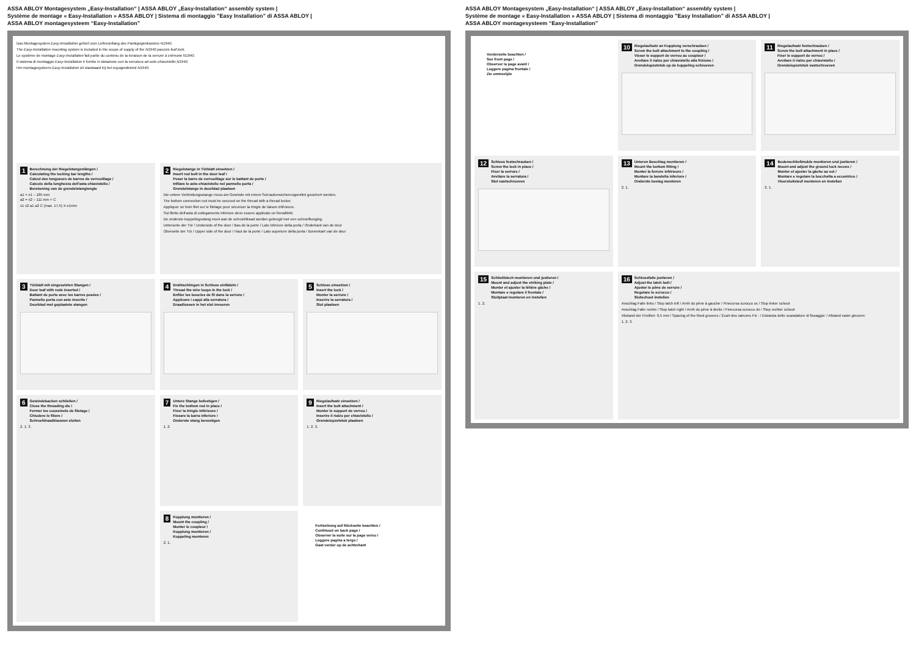ASSA ABLOY Montagesystem „Easy-Installation“ | ASSA ABLOY „Easy-Installation“ assembly system |
Système de montage « Easy-Installation » ASSA ABLOY | Sistema di montaggio ”Easy Installation” di ASSA ABLOY |
ASSA ABLOY montagesysteem “Easy-Installation”
Das Montagesystem Easy-Installation gehört zum Lieferumfang des Panikgegenkastens N1940.
The Easy-Installation mounting system is included in the scope of supply of the N1940 passive leaf lock.
Le système de montage Easy-Installation fait partie du contenu de la livraison de la serrure à crémone N1940.
Il sistema di montaggio Easy-Installation è fornito in dotazione con la serratura ad aste-chiavistello N1940.
Het montagesysteem Easy-Installation zit standaard bij het espagnoletslot N1940.
1 Berechnung der Riegelstangenlängen /
Calculating the locking bar lengths /
Calcul des longueurs de barres de verrouillage /
Calcolo della lunghezza dell'asta-chiavistello /
Berekening van de grendelstanglengte
a1 = x1 – 185 mm
a2 = x2 – 111 mm + C
x1 x2 a1 a2 C (max. 17,5) X ±1mm
2 Riegelstange in Türblatt einsetzen /
Insert rod bolt in the door leaf /
Poser la barre de verrouillage sur le battant de porte /
Infilare le aste-chiavistello nel pannello porta /
Grendelstange in deurblad plaatsen
Die untere Verbindungsstange muss am Gewinde mit einem Schraubensicherungsmittel gesichert werden.
The bottom connection rod must be secured on the thread with a thread locker.
Appliquer un frein filet sur le filetage pour sécuriser la tringle de liaison inférieure.
Sul filetto dell'asta di collegamento inferiore deve essere applicato un frenafiletti.
De onderste koppelingsstang moet aan de schroefdraad worden geborgd met een schroefborging.
Unterseite der Tür / Underside of the door / Bas de la porte / Lato inferiore della porta / Onderkant van de deur
Oberseite der Tür / Upper side of the door / Haut de la porte / Lato superiore della porta / Bovenkant van de deur
3 Türblatt mit eingesetzten Stangen /
Door leaf with rods inserted /
Battant de porte avec les barres posées /
Pannello porta con aste inserite /
Deurblad met geplaatste stangen
4 Drahtschlingen in Schloss einfädeln /
Thread the wire loops in the lock /
Enfiler les boucles de fil dans la serrure /
Applicare i cappi alla serratura /
Draadlussen in het slot invoeren
5 Schloss einsetzen /
Insert the lock /
Monter la serrure /
Inserire la serratura /
Slot plaatsen
6 Gewindebacken schließen /
Close the threading die /
Fermer les coussinets de filetage /
Chiudere le filiere /
Schroefdraadklauwen sluiten
2. 1. 3.
7 Untere Stange befestigen /
Fix the bottom rod in place /
Fixer la tringle inférieure /
Fissare la barra inferiore /
Onderste stang bevestigen
1. 2.
9 Riegelaufsatz einsetzen /
Insert the bolt attachment /
Monter le support de verrou /
Inserire il rialzo per chiavistello /
Grendelopzetstuk plaatsen
1. 2. 3.
8 Kupplung montieren /
Mount the coupling /
Monter le coupleur /
Kupplung montieren /
Koppeling monteren
2. 1.
Fortsetzung auf Rückseite beachten /
Continued on back page /
Observer la suite sur la page verso /
Leggere pagina a tergo /
Gaat verder op de achterkant
ASSA ABLOY Montagesystem „Easy-Installation“ | ASSA ABLOY „Easy-Installation“ assembly system |
Système de montage « Easy-Installation » ASSA ABLOY | Sistema di montaggio ”Easy Installation” di ASSA ABLOY |
ASSA ABLOY montagesysteem “Easy-Installation”
Vorderseite beachten /
See front page /
Observer la page avant /
Leggere pagina frontale /
Zie ommezijde
10 Riegelaufsatz an Kupplung verschrauben /
Screw the bolt attachment to the coupling /
Visser le support de verrou au coupleur /
Avvitare il rialzo per chiavistello alla frizione /
Grendelopzetstuk op de koppeling schroeven
11 Riegelaufsatz festschrauben /
Screw the bolt attachment in place /
Fixer le support de verrou /
Avvitare il rialzo per chiavistello /
Grendelopzetstuk vastschroeven
12 Schloss festschrauben /
Screw the lock in place /
Fixer la serrure /
Avvitare la serratura /
Slot vastschroeven
13 Unteren Beschlag montieren /
Mount the bottom fitting /
Monter la ferrure inférieure /
Montare la bandella inferiore /
Onderste beslag monteren
2. 1.
14 Bodenschließmulde montieren und justieren /
Mount and adjust the ground lock recess /
Monter et ajuster la gâche au sol /
Montare e regolare la bocchetta a eccentrico /
Vloersluitsleuf monteren en instellen
2. 1.
15 Schließblech montieren und justieren /
Mount and adjust the striking plate /
Monter et ajuster la têtière gâche /
Montare e regolare il frontale /
Sluitplaat monteren en instellen
1. 2.
16 Schlossfalle justieren /
Adjust the latch bolt /
Ajuster le pêne de serrure /
Regolare lo scrocco /
Slotschoot instellen
Anschlag Falle links / Stop latch left / Arrêt du pêne à gauche / Finecorsa scrocco sx / Stop linker schoot
Anschlag Falle rechts / Stop latch right / Arrêt du pêne à droite / Finecorsa scrocco dx / Stop rechter schoot
Abstand der Fixrillen: 0,5 mm / Spacing of the fixed grooves / Écart des rainures Fix : / Distanza delle scanalature di fissaggio: / Afstand vaste gleuven:
1. 2. 3.